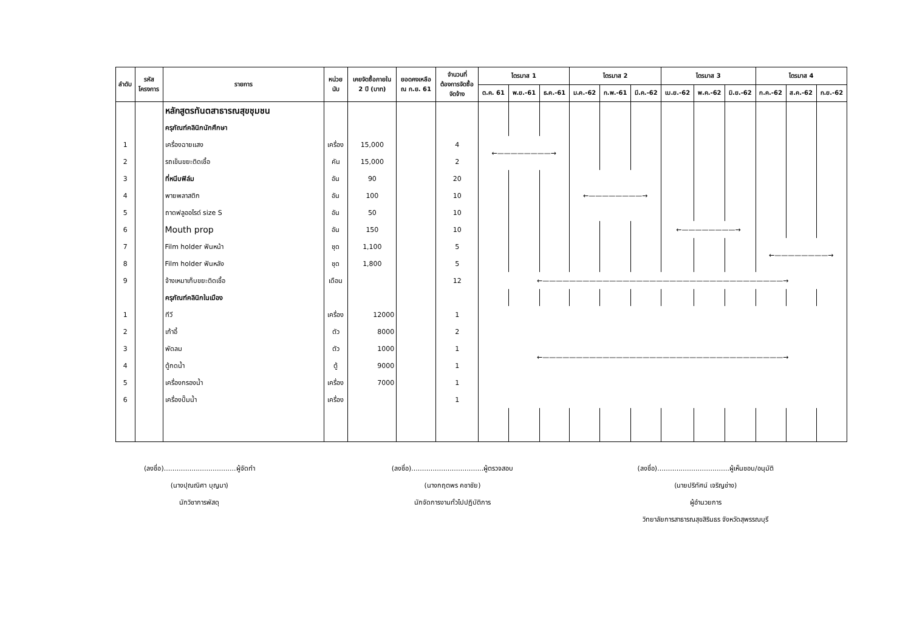| ลำดับ | รหัส โครงการ | รายการ | หน่วย นับ | เคยจัดซื้อภายใน 2 ปี (บาท) | ยอดคงเหลือ ณ ก.ย. 61 | จำนวนที่ ต้องการจัดซื้อ จัดจ้าง | ไตรมาส 1 | | | ไตรมาส 2 | | | ไตรมาส 3 | | | ไตรมาส 4 | | |
| --- | --- | --- | --- | --- | --- | --- | --- | --- | --- | --- | --- | --- | --- | --- | --- | --- | --- | --- |
| | | | | | | | ต.ค. 61 | พ.ย.-61 | ธ.ค.-61 | ม.ค.-62 | ก.พ.-61 | มี.ค.-62 | เม.ย.-62 | พ.ค.-62 | มิ.ย.-62 | ก.ค.-62 | ส.ค.-62 | ก.ย.-62 |
| | | หลักสูตรทันตสาธารณสุขชุมชน | | | | | | | | | | | | | | | | |
| | | ครุภัณฑ์คลินิกนักศึกษา | | | | | | | | | | | | | | | | |
| 1 | | เครื่องฉายแสง | เครื่อง | 15,000 | | 4 | ←————————→ | | | | | | | | | | | |
| 2 | | รถเข็นขยะติดเชื้อ | คัน | 15,000 | | 2 | | | | | | | | | | | | |
| 3 | | ที่หนีบฟิล์ม | อัน | 90 | | 20 | | | | ←————————→ | | | | | | | | |
| 4 | | พายพลาสติก | อัน | 100 | | 10 | | | | | | | | | | | | |
| 5 | | ถาดฟลูออไรด์ size S | อัน | 50 | | 10 | | | | | | | | | | | | |
| 6 | | Mouth prop | อัน | 150 | | 10 | | | | | | | ←————————→ | | | | | |
| 7 | | Film holder ฟันหน้า | ชุด | 1,100 | | 5 | | | | | | | | | | ←————————→ | | |
| 8 | | Film holder ฟันหลัง | ชุด | 1,800 | | 5 | | | | | | | | | | | | |
| 9 | | จ้างเหมาเก็บขยะติดเชื้อ | เดือน | | | 12 | ←————————————————————————————————————→ | | | | | | | | | | | |
| | | ครุภัณฑ์คลินิกในเมือง | | | | | | | | | | | | | | | | |
| 1 | | ทีวี | เครื่อง | 12000 | | 1 | ←————————————————————————————————————→ | | | | | | | | | | | |
| 2 | | เก้าอี้ | ตัว | 8000 | | 2 | | | | | | | | | | | | |
| 3 | | พัดลม | ตัว | 1000 | | 1 | | | | | | | | | | | | |
| 4 | | ตู้กดน้ำ | ตู้ | 9000 | | 1 | | | | | | | | | | | | |
| 5 | | เครื่องกรองน้ำ | เครื่อง | 7000 | | 1 | | | | | | | | | | | | |
| 6 | | เครื่องปั๊มน้ำ | เครื่อง | | | 1 | | | | | | | | | | | | |
(ลงชื่อ)..................................ผู้จัดทำ
(นางปุณณิศา บุญมา)
นักวิชาการพัสดุ
(ลงชื่อ)..................................ผู้ตรวจสอบ
(นางกฤตพร คชาชัย)
นักจัดการงานทั่วไปปฏิบัติการ
(ลงชื่อ)..................................ผู้เห็นชอบ/อนุมัติ
(นายปริทัศน์ เจริญช่าง)
ผู้อำนวยการ
วิทยาลัยการสาธารณสุขสิรินธร จังหวัดสุพรรณบุรี